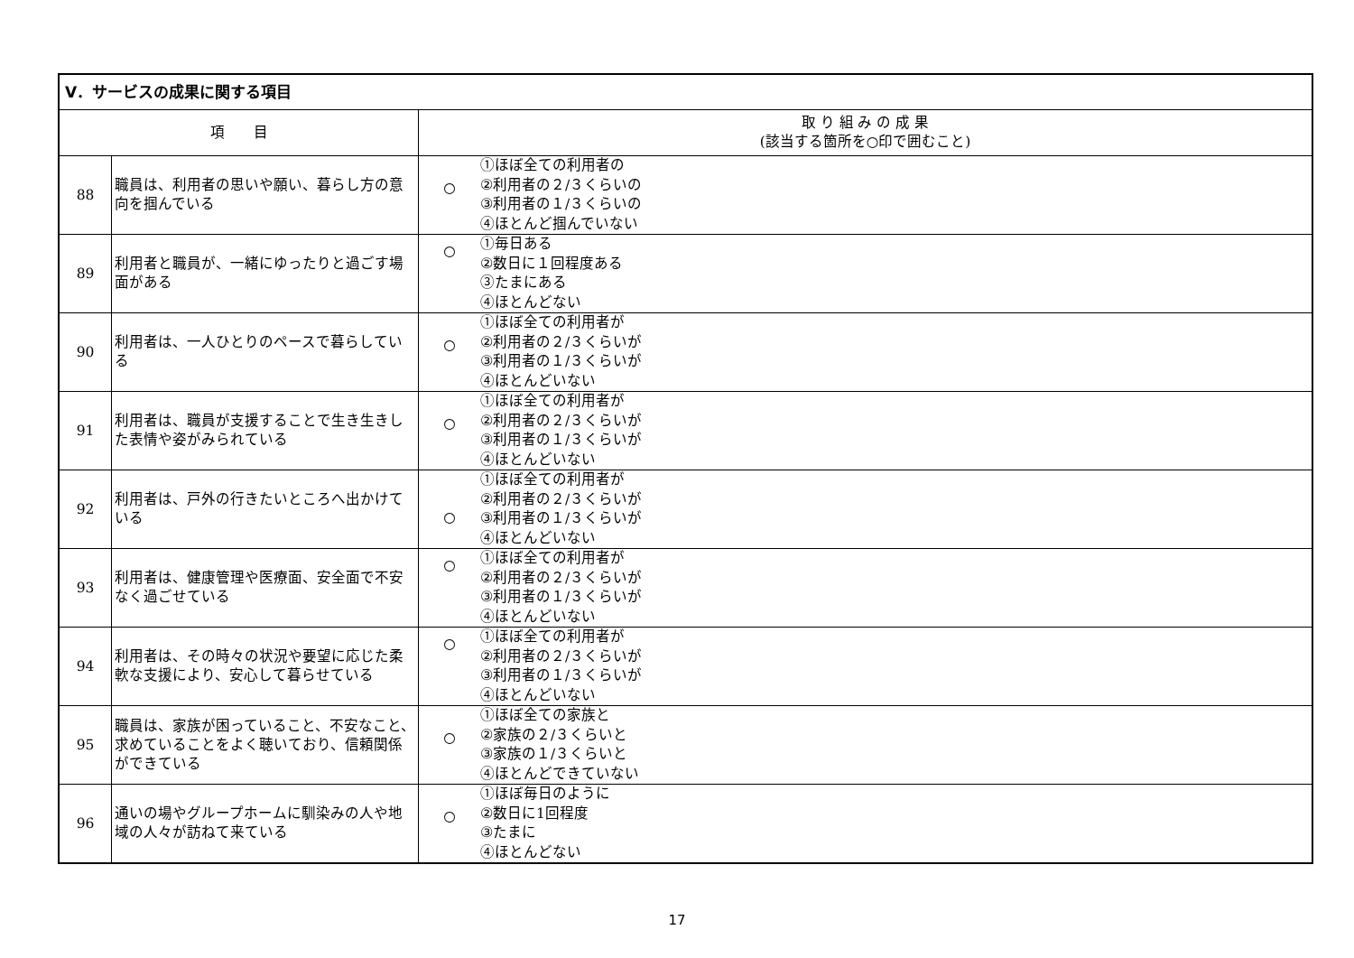| Ⅴ．サービスの成果に関する項目 | | |
| --- | --- | --- |
| 項 目 | | 取 り 組 み の 成 果 (該当する箇所を○印で囲むこと) |
| 88 | 職員は、利用者の思いや願い、暮らし方の意向を掴んでいる | ○ ①ほぼ全ての利用者の ②利用者の２/３くらいの ③利用者の１/３くらいの ④ほとんど掴んでいない |
| 89 | 利用者と職員が、一緒にゆったりと過ごす場面がある | ○ ①毎日ある ②数日に１回程度ある ③たまにある ④ほとんどない |
| 90 | 利用者は、一人ひとりのペースで暮らしている | ○ ①ほぼ全ての利用者が ②利用者の２/３くらいが ③利用者の１/３くらいが ④ほとんどいない |
| 91 | 利用者は、職員が支援することで生き生きした表情や姿がみられている | ○ ①ほぼ全ての利用者が ②利用者の２/３くらいが ③利用者の１/３くらいが ④ほとんどいない |
| 92 | 利用者は、戸外の行きたいところへ出かけている | ○ ①ほぼ全ての利用者が ②利用者の２/３くらいが ③利用者の１/３くらいが ④ほとんどいない |
| 93 | 利用者は、健康管理や医療面、安全面で不安なく過ごせている | ○ ①ほぼ全ての利用者が ②利用者の２/３くらいが ③利用者の１/３くらいが ④ほとんどいない |
| 94 | 利用者は、その時々の状況や要望に応じた柔軟な支援により、安心して暮らせている | ○ ①ほぼ全ての利用者が ②利用者の２/３くらいが ③利用者の１/３くらいが ④ほとんどいない |
| 95 | 職員は、家族が困っていること、不安なこと、求めていることをよく聴いており、信頼関係ができている | ○ ①ほぼ全ての家族と ②家族の２/３くらいと ③家族の１/３くらいと ④ほとんどできていない |
| 96 | 通いの場やグループホームに馴染みの人や地域の人々が訪ねて来ている | ○ ①ほぼ毎日のように ②数日に1回程度 ③たまに ④ほとんどない |
17